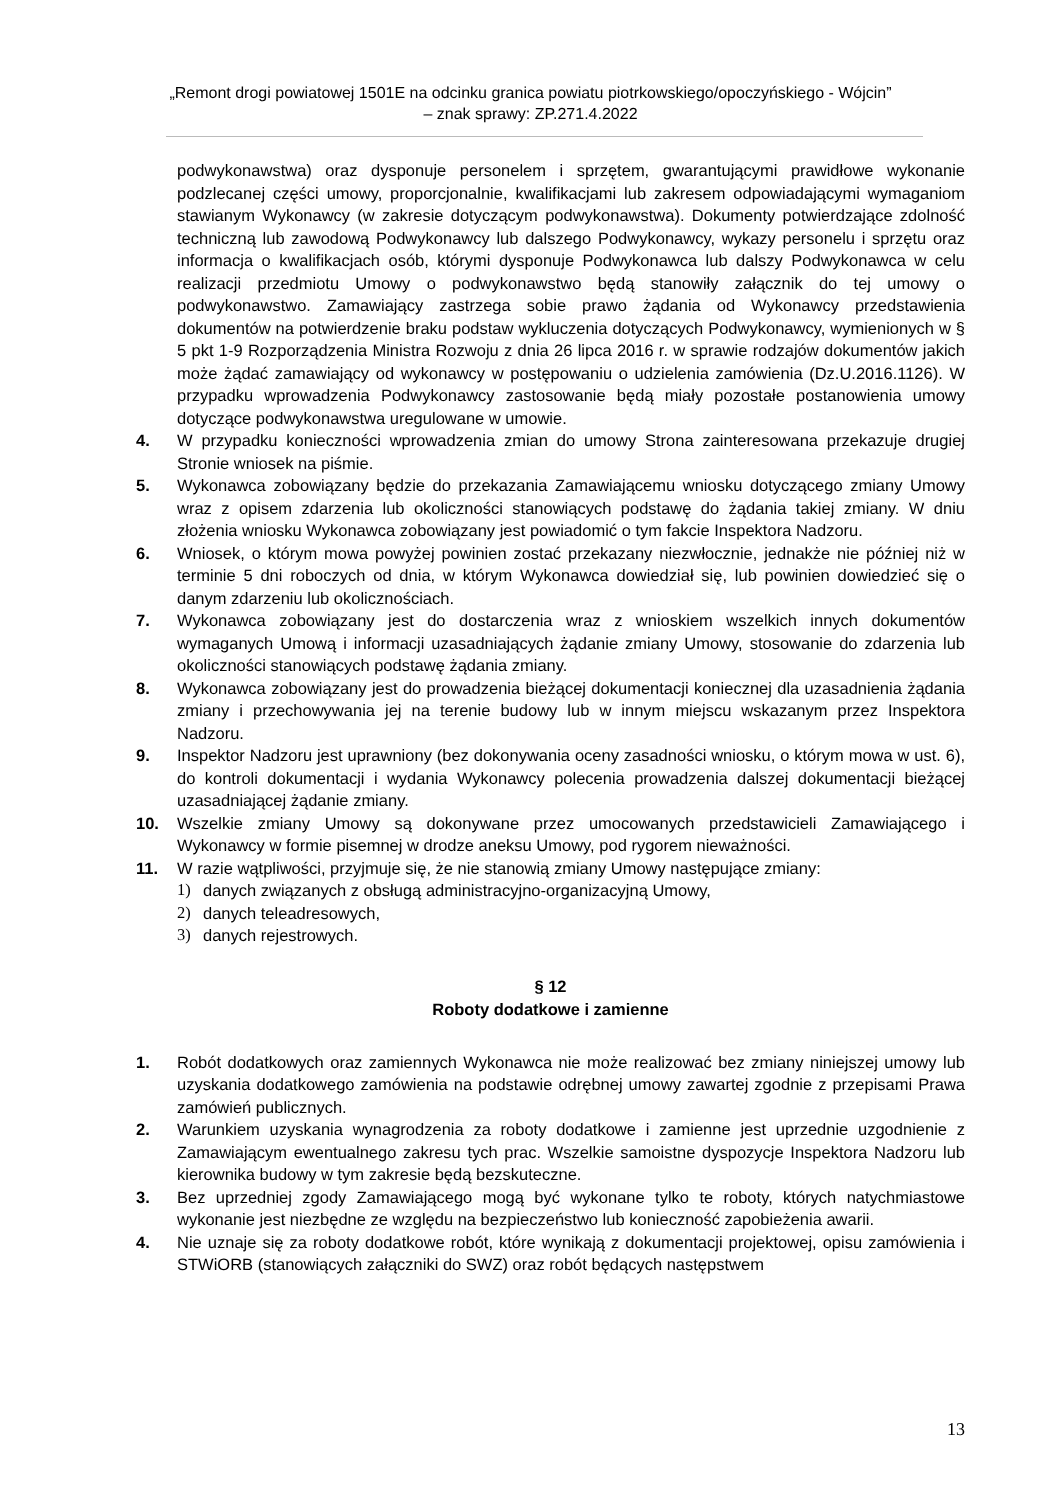„Remont drogi powiatowej 1501E na odcinku granica powiatu piotrkowskiego/opoczyńskiego - Wójcin”
– znak sprawy: ZP.271.4.2022
podwykonawstwa) oraz dysponuje personelem i sprzętem, gwarantującymi prawidłowe wykonanie podzlecanej części umowy, proporcjonalnie, kwalifikacjami lub zakresem odpowiadającymi wymaganiom stawianym Wykonawcy (w zakresie dotyczącym podwykonawstwa). Dokumenty potwierdzające zdolność techniczną lub zawodową Podwykonawcy lub dalszego Podwykonawcy, wykazy personelu i sprzętu oraz informacja o kwalifikacjach osób, którymi dysponuje Podwykonawca lub dalszy Podwykonawca w celu realizacji przedmiotu Umowy o podwykonawstwo będą stanowiły załącznik do tej umowy o podwykonawstwo. Zamawiający zastrzega sobie prawo żądania od Wykonawcy przedstawienia dokumentów na potwierdzenie braku podstaw wykluczenia dotyczących Podwykonawcy, wymienionych w § 5 pkt 1-9 Rozporządzenia Ministra Rozwoju z dnia 26 lipca 2016 r. w sprawie rodzajów dokumentów jakich może żądać zamawiający od wykonawcy w postępowaniu o udzielenia zamówienia (Dz.U.2016.1126). W przypadku wprowadzenia Podwykonawcy zastosowanie będą miały pozostałe postanowienia umowy dotyczące podwykonawstwa uregulowane w umowie.
4. W przypadku konieczności wprowadzenia zmian do umowy Strona zainteresowana przekazuje drugiej Stronie wniosek na piśmie.
5. Wykonawca zobowiązany będzie do przekazania Zamawiającemu wniosku dotyczącego zmiany Umowy wraz z opisem zdarzenia lub okoliczności stanowiących podstawę do żądania takiej zmiany. W dniu złożenia wniosku Wykonawca zobowiązany jest powiadomić o tym fakcie Inspektora Nadzoru.
6. Wniosek, o którym mowa powyżej powinien zostać przekazany niezwłocznie, jednakże nie później niż w terminie 5 dni roboczych od dnia, w którym Wykonawca dowiedział się, lub powinien dowiedzieć się o danym zdarzeniu lub okolicznościach.
7. Wykonawca zobowiązany jest do dostarczenia wraz z wnioskiem wszelkich innych dokumentów wymaganych Umową i informacji uzasadniających żądanie zmiany Umowy, stosowanie do zdarzenia lub okoliczności stanowiących podstawę żądania zmiany.
8. Wykonawca zobowiązany jest do prowadzenia bieżącej dokumentacji koniecznej dla uzasadnienia żądania zmiany i przechowywania jej na terenie budowy lub w innym miejscu wskazanym przez Inspektora Nadzoru.
9. Inspektor Nadzoru jest uprawniony (bez dokonywania oceny zasadności wniosku, o którym mowa w ust. 6), do kontroli dokumentacji i wydania Wykonawcy polecenia prowadzenia dalszej dokumentacji bieżącej uzasadniającej żądanie zmiany.
10. Wszelkie zmiany Umowy są dokonywane przez umocowanych przedstawicieli Zamawiającego i Wykonawcy w formie pisemnej w drodze aneksu Umowy, pod rygorem nieważności.
11. W razie wątpliwości, przyjmuje się, że nie stanowią zmiany Umowy następujące zmiany:
1) danych związanych z obsługą administracyjno-organizacyjną Umowy,
2) danych teleadresowych,
3) danych rejestrowych.
§ 12
Roboty dodatkowe i zamienne
1. Robót dodatkowych oraz zamiennych Wykonawca nie może realizować bez zmiany niniejszej umowy lub uzyskania dodatkowego zamówienia na podstawie odrębnej umowy zawartej zgodnie z przepisami Prawa zamówień publicznych.
2. Warunkiem uzyskania wynagrodzenia za roboty dodatkowe i zamienne jest uprzednie uzgodnienie z Zamawiającym ewentualnego zakresu tych prac. Wszelkie samoistne dyspozycje Inspektora Nadzoru lub kierownika budowy w tym zakresie będą bezskuteczne.
3. Bez uprzedniej zgody Zamawiającego mogą być wykonane tylko te roboty, których natychmiastowe wykonanie jest niezbędne ze względu na bezpieczeństwo lub konieczność zapobieżenia awarii.
4. Nie uznaje się za roboty dodatkowe robót, które wynikają z dokumentacji projektowej, opisu zamówienia i STWiORB (stanowiących załączniki do SWZ) oraz robót będących następstwem
13